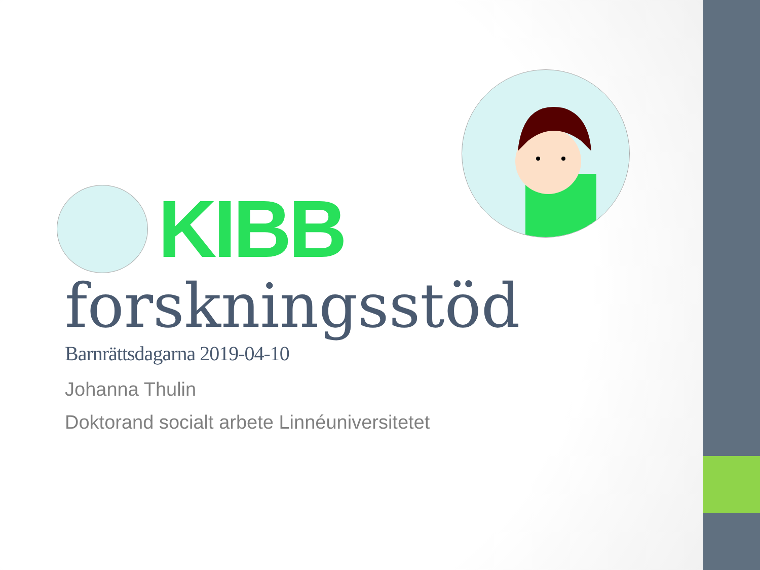KIBB
forskningsstöd
Barnrättsdagarna 2019-04-10
Johanna Thulin
Doktorand socialt arbete Linnéuniversitetet